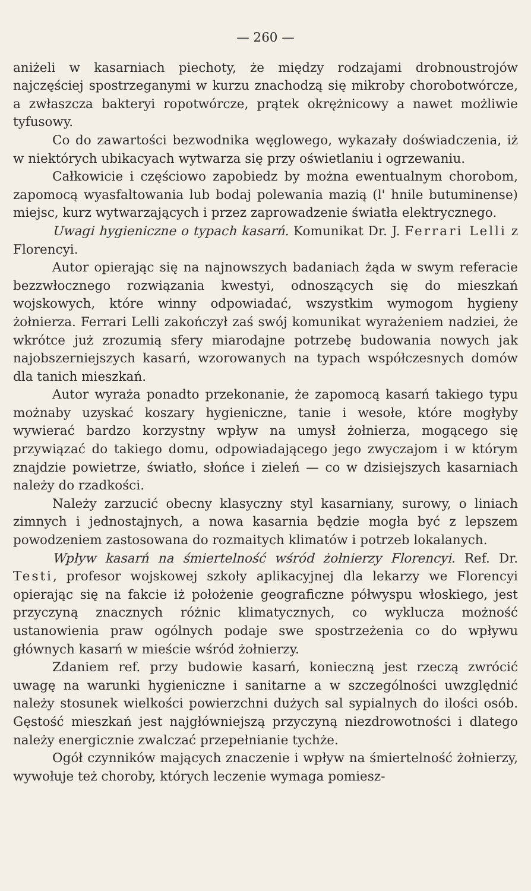— 260 —
aniżeli w kasarniach piechoty, że między rodzajami drobnoustrojów najczęściej spostrzeganymi w kurzu znachodzą się mikroby chorobotwórcze, a zwłaszcza bakteryi ropotwórcze, prątek okrężnicowy a nawet możliwie tyfusowy.
Co do zawartości bezwodnika węglowego, wykazały doświadczenia, iż w niektórych ubikacyach wytwarza się przy oświetlaniu i ogrzewaniu.
Całkowicie i częściowo zapobiedz by można ewentualnym chorobom, zapomocą wyasfaltowania lub bodaj polewania mazią (l' hnile butuminense) miejsc, kurz wytwarzających i przez zaprowadzenie światła elektrycznego.
Uwagi hygieniczne o typach kasarń. Komunikat Dr. J. Ferrari Lelli z Florencyi.
Autor opierając się na najnowszych badaniach żąda w swym referacie bezzwłocznego rozwiązania kwestyi, odnoszących się do mieszkań wojskowych, które winny odpowiadać, wszystkim wymogom hygieny żołnierza. Ferrari Lelli zakończył zaś swój komunikat wyrażeniem nadziei, że wkrótce już zrozumią sfery miarodajne potrzebę budowania nowych jak najobszerniejszych kasarń, wzorowanych na typach współczesnych domów dla tanich mieszkań.
Autor wyraża ponadto przekonanie, że zapomocą kasarń takiego typu możnaby uzyskać koszary hygieniczne, tanie i wesołe, które mogłyby wywierać bardzo korzystny wpływ na umysł żołnierza, mogącego się przywiązać do takiego domu, odpowiadającego jego zwyczajom i w którym znajdzie powietrze, światło, słońce i zieleń — co w dzisiejszych kasarniach należy do rzadkości.
Należy zarzucić obecny klasyczny styl kasarniany, surowy, o liniach zimnych i jednostajnych, a nowa kasarnia będzie mogła być z lepszem powodzeniem zastosowana do rozmaitych klimatów i potrzeb lokalanych.
Wpływ kasarń na śmiertelność wśród żołnierzy Florencyi. Ref. Dr. Testi, profesor wojskowej szkoły aplikacyjnej dla lekarzy we Florencyi opierając się na fakcie iż położenie geograficzne półwyspu włoskiego, jest przyczyną znacznych różnic klimatycznych, co wyklucza możność ustanowienia praw ogólnych podaje swe spostrzeżenia co do wpływu głównych kasarń w mieście wśród żołnierzy.
Zdaniem ref. przy budowie kasarń, konieczną jest rzeczą zwrócić uwagę na warunki hygieniczne i sanitarne a w szczególności uwzględnić należy stosunek wielkości powierzchni dużych sal sypialnych do ilości osób. Gęstość mieszkań jest najgłówniejszą przyczyną niezdrowotności i dlatego należy energicznie zwalczać przepełnianie tychże.
Ogół czynników mających znaczenie i wpływ na śmiertelność żołnierzy, wywołuje też choroby, których leczenie wymaga pomiesz-